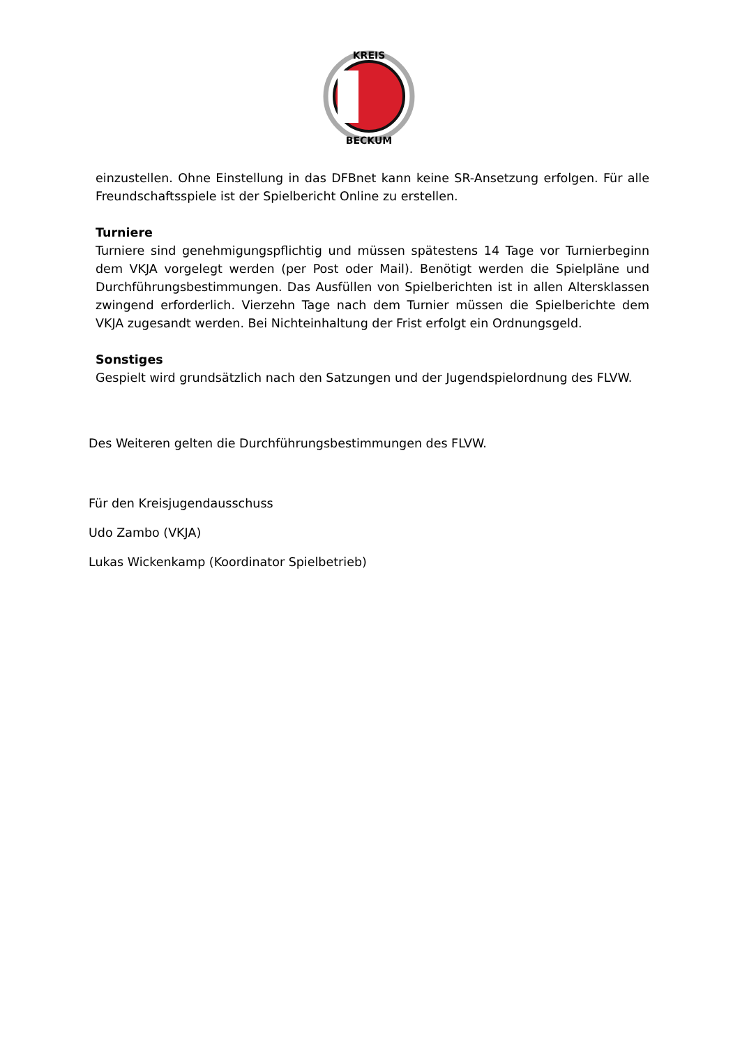KREIS
BECKUM
einzustellen. Ohne Einstellung in das DFBnet kann keine SR-Ansetzung erfolgen. Für alle Freundschaftsspiele ist der Spielbericht Online zu erstellen.
Turniere
Turniere sind genehmigungspflichtig und müssen spätestens 14 Tage vor Turnierbeginn dem VKJA vorgelegt werden (per Post oder Mail). Benötigt werden die Spielpläne und Durchführungsbestimmungen. Das Ausfüllen von Spielberichten ist in allen Altersklassen zwingend erforderlich. Vierzehn Tage nach dem Turnier müssen die Spielberichte dem VKJA zugesandt werden. Bei Nichteinhaltung der Frist erfolgt ein Ordnungsgeld.
Sonstiges
Gespielt wird grundsätzlich nach den Satzungen und der Jugendspielordnung des FLVW.
Des Weiteren gelten die Durchführungsbestimmungen des FLVW.
Für den Kreisjugendausschuss
Udo Zambo (VKJA)
Lukas Wickenkamp (Koordinator Spielbetrieb)